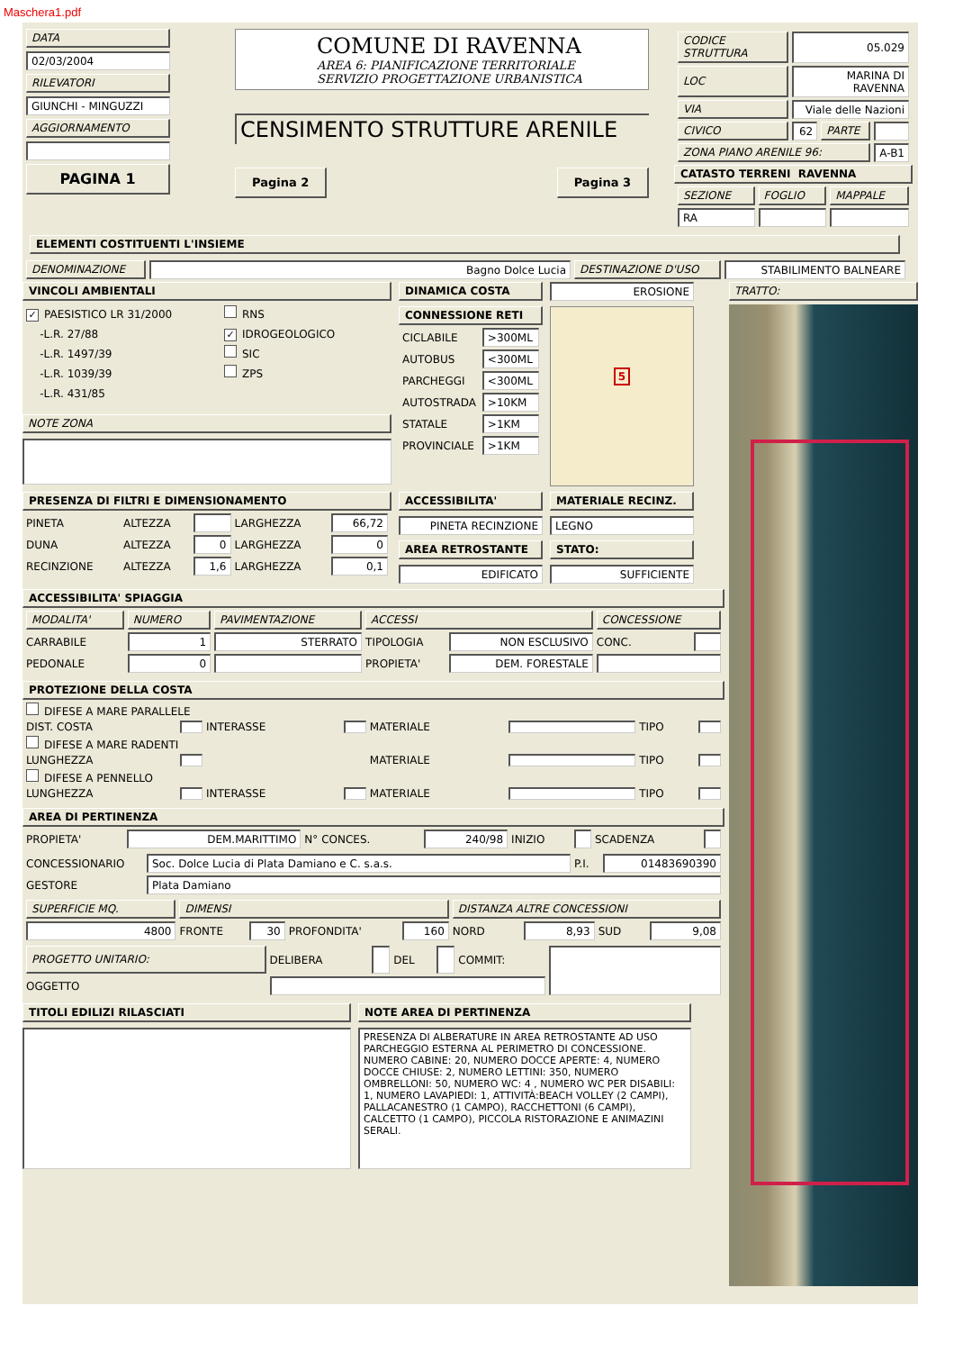Maschera1.pdf
DATA
02/03/2004
RILEVATORI
GIUNCHI - MINGUZZI
AGGIORNAMENTO
PAGINA 1
COMUNE DI RAVENNA
AREA 6: PIANIFICAZIONE TERRITORIALE
SERVIZIO PROGETTAZIONE URBANISTICA
CENSIMENTO STRUTTURE ARENILE
Pagina 2 Pagina 3
| CODICE STRUTTURA | 05.029 | | |
| LOC | MARINA DI RAVENNA | | |
| VIA | Viale delle Nazioni | | |
| CIVICO | 62 | PARTE | |
| ZONA PIANO ARENILE 96: | | | A-B1 |
CATASTO TERRENI RAVENNA
| SEZIONE | FOGLIO | MAPPALE |
| RA | | |
ELEMENTI COSTITUENTI L'INSIEME
| DENOMINAZIONE | Bagno Dolce Lucia | DESTINAZIONE D'USO | STABILIMENTO BALNEARE |
VINCOLI AMBIENTALI
✓ PAESISTICO LR 31/2000
-L.R. 27/88
-L.R. 1497/39
-L.R. 1039/39
-L.R. 431/85
RNS
✓ IDROGEOLOGICO
SIC
ZPS
NOTE ZONA
DINAMICA COSTA
CONNESSIONE RETI
| CICLABILE | >300ML |
| AUTOBUS | <300ML |
| PARCHEGGI | <300ML |
| AUTOSTRADA | >10KM |
| STATALE | >1KM |
| PROVINCIALE | >1KM |
EROSIONE
5
PRESENZA DI FILTRI E DIMENSIONAMENTO
| PINETA | ALTEZZA | | LARGHEZZA | 66,72 |
| DUNA | ALTEZZA | 0 | LARGHEZZA | 0 |
| RECINZIONE | ALTEZZA | 1,6 | LARGHEZZA | 0,1 |
ACCESSIBILITA'
PINETA RECINZIONE
AREA RETROSTANTE
EDIFICATO
MATERIALE RECINZ.
LEGNO
STATO:
SUFFICIENTE
ACCESSIBILITA' SPIAGGIA
| MODALITA' | NUMERO | PAVIMENTAZIONE | ACCESSI | | CONCESSIONE | |
| CARRABILE | 1 | STERRATO | TIPOLOGIA | NON ESCLUSIVO | CONC. | |
| PEDONALE | 0 | | PROPIETA' | DEM. FORESTALE | | |
PROTEZIONE DELLA COSTA
| DIFESE A MARE PARALLELE | | | | | | | |
| DIST. COSTA | | INTERASSE | | MATERIALE | | TIPO | |
| DIFESE A MARE RADENTI | | | | | | | |
| LUNGHEZZA | | | | MATERIALE | | TIPO | |
| DIFESE A PENNELLO | | | | | | | |
| LUNGHEZZA | | INTERASSE | | MATERIALE | | TIPO | |
AREA DI PERTINENZA
| PROPIETA' | DEM.MARITTIMO | N° CONCES. | 240/98 | INIZIO | | SCADENZA | |
| CONCESSIONARIO | Soc. Dolce Lucia di Plata Damiano e C. s.a.s. | P.I. | 01483690390 |
| GESTORE | Plata Damiano | | |
| SUPERFICIE MQ. | DIMENSI | | | | DISTANZA ALTRE CONCESSIONI | | | |
| 4800 | FRONTE | 30 | PROFONDITA' | 160 | NORD | 8,93 | SUD | 9,08 |
| PROGETTO UNITARIO: | DELIBERA | | DEL | | COMMIT: | |
| OGGETTO | | | | | | |
TITOLI EDILIZI RILASCIATI NOTE AREA DI PERTINENZA
PRESENZA DI ALBERATURE IN AREA RETROSTANTE AD USO PARCHEGGIO ESTERNA AL PERIMETRO DI CONCESSIONE. NUMERO CABINE: 20, NUMERO DOCCE APERTE: 4, NUMERO DOCCE CHIUSE: 2, NUMERO LETTINI: 350, NUMERO OMBRELLONI: 50, NUMERO WC: 4 , NUMERO WC PER DISABILI: 1, NUMERO LAVAPIEDI: 1, ATTIVITÀ:BEACH VOLLEY (2 CAMPI), PALLACANESTRO (1 CAMPO), RACCHETTONI (6 CAMPI), CALCETTO (1 CAMPO), PICCOLA RISTORAZIONE E ANIMAZINI SERALI.
TRATTO: